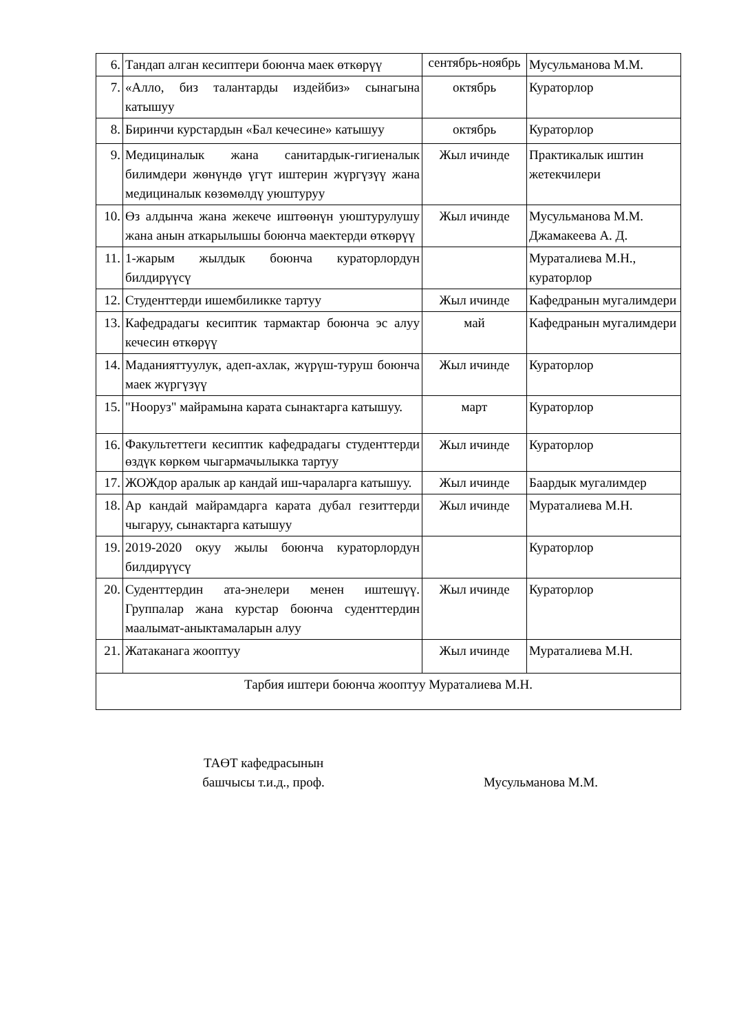| 6. | Тандап алган кесиптери боюнча маек өткөрүү | сентябрь-ноябрь | Мусульманова М.М. |
| 7. | «Алло, биз талантарды издейбиз» сынагына катышуу | октябрь | Кураторлор |
| 8. | Биринчи курстардын «Бал кечесине» катышуу | октябрь | Кураторлор |
| 9. | Медициналык жана санитардык-гигиеналык билимдери жөнүндө үгүт иштерин жүргүзүү жана медициналык көзөмөлдү уюштуруу | Жыл ичинде | Практикалык иштин жетекчилери |
| 10. | Өз алдынча жана жекече иштөөнүн уюштурулушу жана анын аткарылышы боюнча маектерди өткөрүү | Жыл ичинде | Мусульманова М.М. Джамакеева А. Д. |
| 11. | 1-жарым жылдык боюнча кураторлордун билдирүүсү | | Мураталиева М.Н., кураторлор |
| 12. | Студенттерди ишембиликке тартуу | Жыл ичинде | Кафедранын мугалимдери |
| 13. | Кафедрадагы кесиптик тармактар боюнча эс алуу кечесин өткөрүү | май | Кафедранын мугалимдери |
| 14. | Маданияттуулук, адеп-ахлак, жүрүш-туруш боюнча маек жүргүзүү | Жыл ичинде | Кураторлор |
| 15. | "Нооруз" майрамына карата сынактарга катышуу. | март | Кураторлор |
| 16. | Факультеттеги кесиптик кафедрадагы студенттерди өздүк көркөм чыгармачылыкка тартуу | Жыл ичинде | Кураторлор |
| 17. | ЖОЖдор аралык ар кандай иш-чараларга катышуу. | Жыл ичинде | Баардык мугалимдер |
| 18. | Ар кандай майрамдарга карата дубал гезиттерди чыгаруу, сынактарга катышуу | Жыл ичинде | Мураталиева М.Н. |
| 19. | 2019-2020 окуу жылы боюнча кураторлордун билдирүүсү | | Кураторлор |
| 20. | Суденттердин ата-энелери менен иштешүү. Группалар жана курстар боюнча суденттердин маалымат-аныктамаларын алуу | Жыл ичинде | Кураторлор |
| 21. | Жатаканага жооптуу | Жыл ичинде | Мураталиева М.Н. |
| Тарбия иштери боюнча жооптуу Мураталиева М.Н. | | | |
ТАӨТ кафедрасынын
башчысы т.и.д., проф.
Мусульманова М.М.